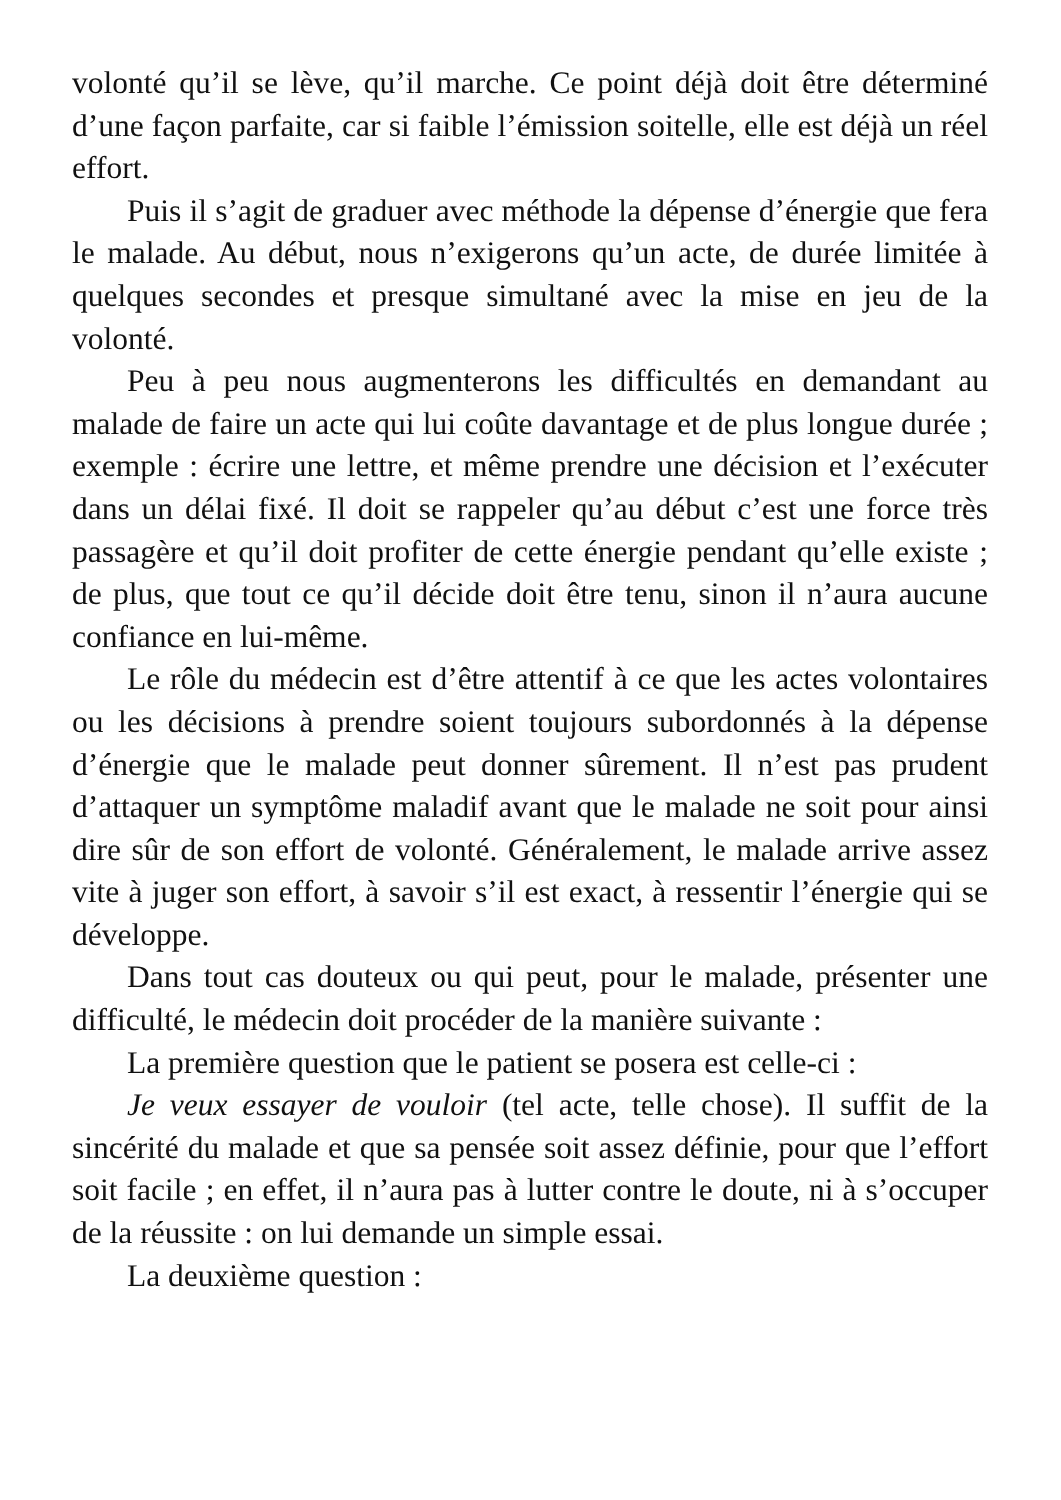volonté qu’il se lève, qu’il marche. Ce point déjà doit être déterminé d’une façon parfaite, car si faible l’émission soitelle, elle est déjà un réel effort.
Puis il s’agit de graduer avec méthode la dépense d’énergie que fera le malade. Au début, nous n’exigerons qu’un acte, de durée limitée à quelques secondes et presque simultané avec la mise en jeu de la volonté.
Peu à peu nous augmenterons les difficultés en demandant au malade de faire un acte qui lui coûte davantage et de plus longue durée ; exemple : écrire une lettre, et même prendre une décision et l’exécuter dans un délai fixé. Il doit se rappeler qu’au début c’est une force très passagère et qu’il doit profiter de cette énergie pendant qu’elle existe ; de plus, que tout ce qu’il décide doit être tenu, sinon il n’aura aucune confiance en lui-même.
Le rôle du médecin est d’être attentif à ce que les actes volontaires ou les décisions à prendre soient toujours subordonnés à la dépense d’énergie que le malade peut donner sûrement. Il n’est pas prudent d’attaquer un symptôme maladif avant que le malade ne soit pour ainsi dire sûr de son effort de volonté. Généralement, le malade arrive assez vite à juger son effort, à savoir s’il est exact, à ressentir l’énergie qui se développe.
Dans tout cas douteux ou qui peut, pour le malade, présenter une difficulté, le médecin doit procéder de la manière suivante :
La première question que le patient se posera est celle-ci :
Je veux essayer de vouloir (tel acte, telle chose). Il suffit de la sincérité du malade et que sa pensée soit assez définie, pour que l’effort soit facile ; en effet, il n’aura pas à lutter contre le doute, ni à s’occuper de la réussite : on lui demande un simple essai.
La deuxième question :